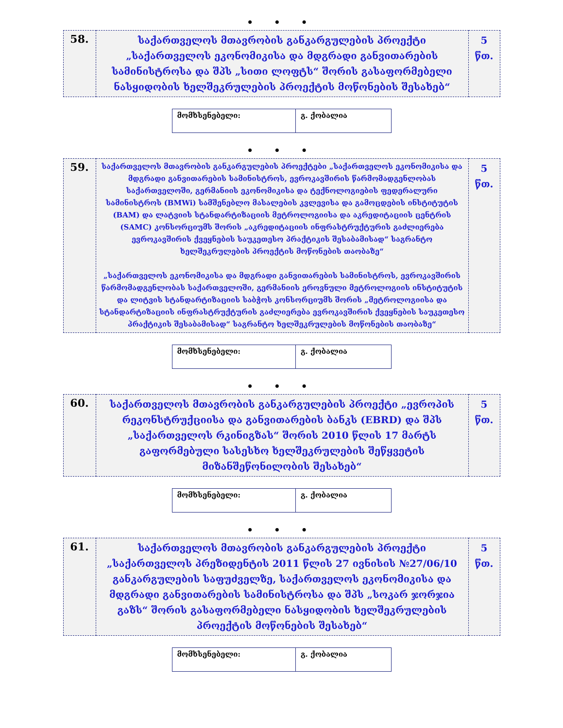• • •
| 58. | საქართველოს მთავრობის განკარგულების პროექტი „საქართველოს ეკონომიკისა და მდგრადი განვითარების სამინისტროსა და შპს „სითი ლოფტს“ შორის გასაფორმებელი ნასყიდობის ხელშეკრულების პროექტის მოწონების შესახებ“ | 5 წთ. |
| მომხსენებელი: | გ. ქობალია |
• • •
| 59. | საქართველოს მთავრობის განკარგულების პროექტები „საქართველოს ეკონომიკისა და მდგრადი განვითარების სამინისტროს, ევროკავშირის წარმომადგენლობას საქართველოში, გერმანიის ეკონომიკისა და ტექნოლოგიების ფედერალური სამინისტროს (BMWi) სამშენებლო მასალების კვლევისა და გამოცდების ინსტიტუტის (BAM) და ლატვიის სტანდარტიზაციის მეტროლოგიისა და აკრედიტაციის ცენტრის (SAMC) კონსორციუმს შორის „აკრედიტაციის ინფრასტრუქტურის გაძლიერება ევროკავშირის ქვეყნების საუკეთესო პრაქტიკის შესაბამისად“ საგრანტო ხელშეკრულების პროექტის მოწონების თაობაზე“ „საქართველოს ეკონომიკისა და მდგრადი განვითარების სამინისტროს, ევროკავშირის წარმომადგენლობას საქართველოში, გერმანიის ეროვნული მეტროლოგიის ინსტიტუტის და ლიტვის სტანდარტიზაციის საბჭოს კონსორციუმს შორის „მეტროლოგიისა და სტანდარტიზაციის ინფრასტრუქტურის გაძლიერება ევროკავშირის ქვეყნების საუკეთესო პრაქტიკის შესაბამისად“ საგრანტო ხელშეკრულების მოწონების თაობაზე“ | 5 წთ. |
| მომხსენებელი: | გ. ქობალია |
• • •
| 60. | საქართველოს მთავრობის განკარგულების პროექტი „ევროპის რეკონსტრუქციისა და განვითარების ბანკს (EBRD) და შპს „საქართველოს რკინიგზას“ შორის 2010 წლის 17 მარტს გაფორმებული სასესხო ხელშეკრულების შეწყვეტის მიზანშეწონილობის შესახებ“ | 5 წთ. |
| მომხსენებელი: | გ. ქობალია |
• • •
| 61. | საქართველოს მთავრობის განკარგულების პროექტი „საქართველოს პრეზიდენტის 2011 წლის 27 ივნისის №27/06/10 განკარგულების საფუძველზე, საქართველოს ეკონომიკისა და მდგრადი განვითარების სამინისტროსა და შპს „სოკარ ჯორჯია გაზს“ შორის გასაფორმებელი ნასყიდობის ხელშეკრულების პროექტის მოწონების შესახებ“ | 5 წთ. |
| მომხსენებელი: | გ. ქობალია |